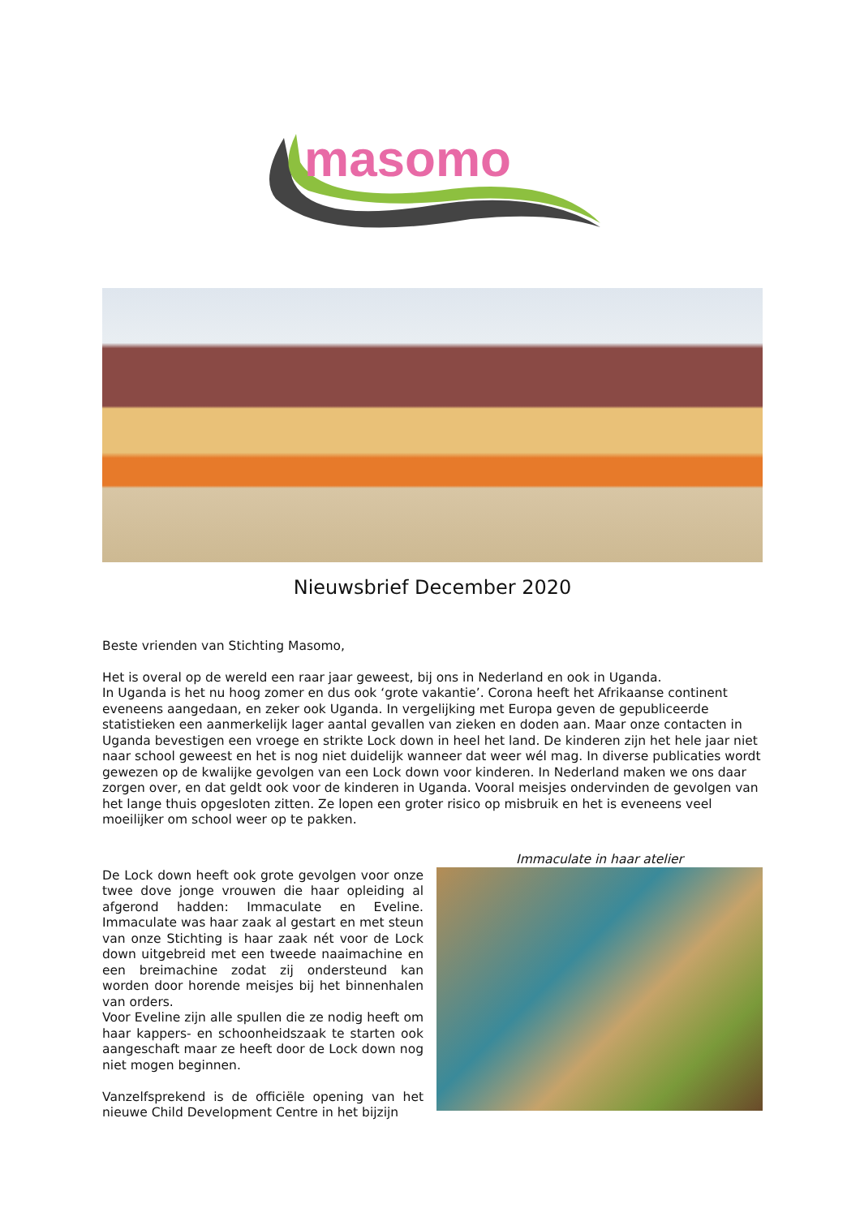masomo
Nieuwsbrief December 2020
Beste vrienden van Stichting Masomo,
Het is overal op de wereld een raar jaar geweest, bij ons in Nederland en ook in Uganda.
In Uganda is het nu hoog zomer en dus ook ‘grote vakantie’. Corona heeft het Afrikaanse continent eveneens aangedaan, en zeker ook Uganda. In vergelijking met Europa geven de gepubliceerde statistieken een aanmerkelijk lager aantal gevallen van zieken en doden aan. Maar onze contacten in Uganda bevestigen een vroege en strikte Lock down in heel het land. De kinderen zijn het hele jaar niet naar school geweest en het is nog niet duidelijk wanneer dat weer wél mag. In diverse publicaties wordt gewezen op de kwalijke gevolgen van een Lock down voor kinderen. In Nederland maken we ons daar zorgen over, en dat geldt ook voor de kinderen in Uganda. Vooral meisjes ondervinden de gevolgen van het lange thuis opgesloten zitten. Ze lopen een groter risico op misbruik en het is eveneens veel moeilijker om school weer op te pakken.
De Lock down heeft ook grote gevolgen voor onze twee dove jonge vrouwen die haar opleiding al afgerond hadden: Immaculate en Eveline. Immaculate was haar zaak al gestart en met steun van onze Stichting is haar zaak nét voor de Lock down uitgebreid met een tweede naaimachine en een breimachine zodat zij ondersteund kan worden door horende meisjes bij het binnenhalen van orders.
Voor Eveline zijn alle spullen die ze nodig heeft om haar kappers- en schoonheidszaak te starten ook aangeschaft maar ze heeft door de Lock down nog niet mogen beginnen.
Vanzelfsprekend is de officiële opening van het nieuwe Child Development Centre in het bijzijn
Immaculate in haar atelier